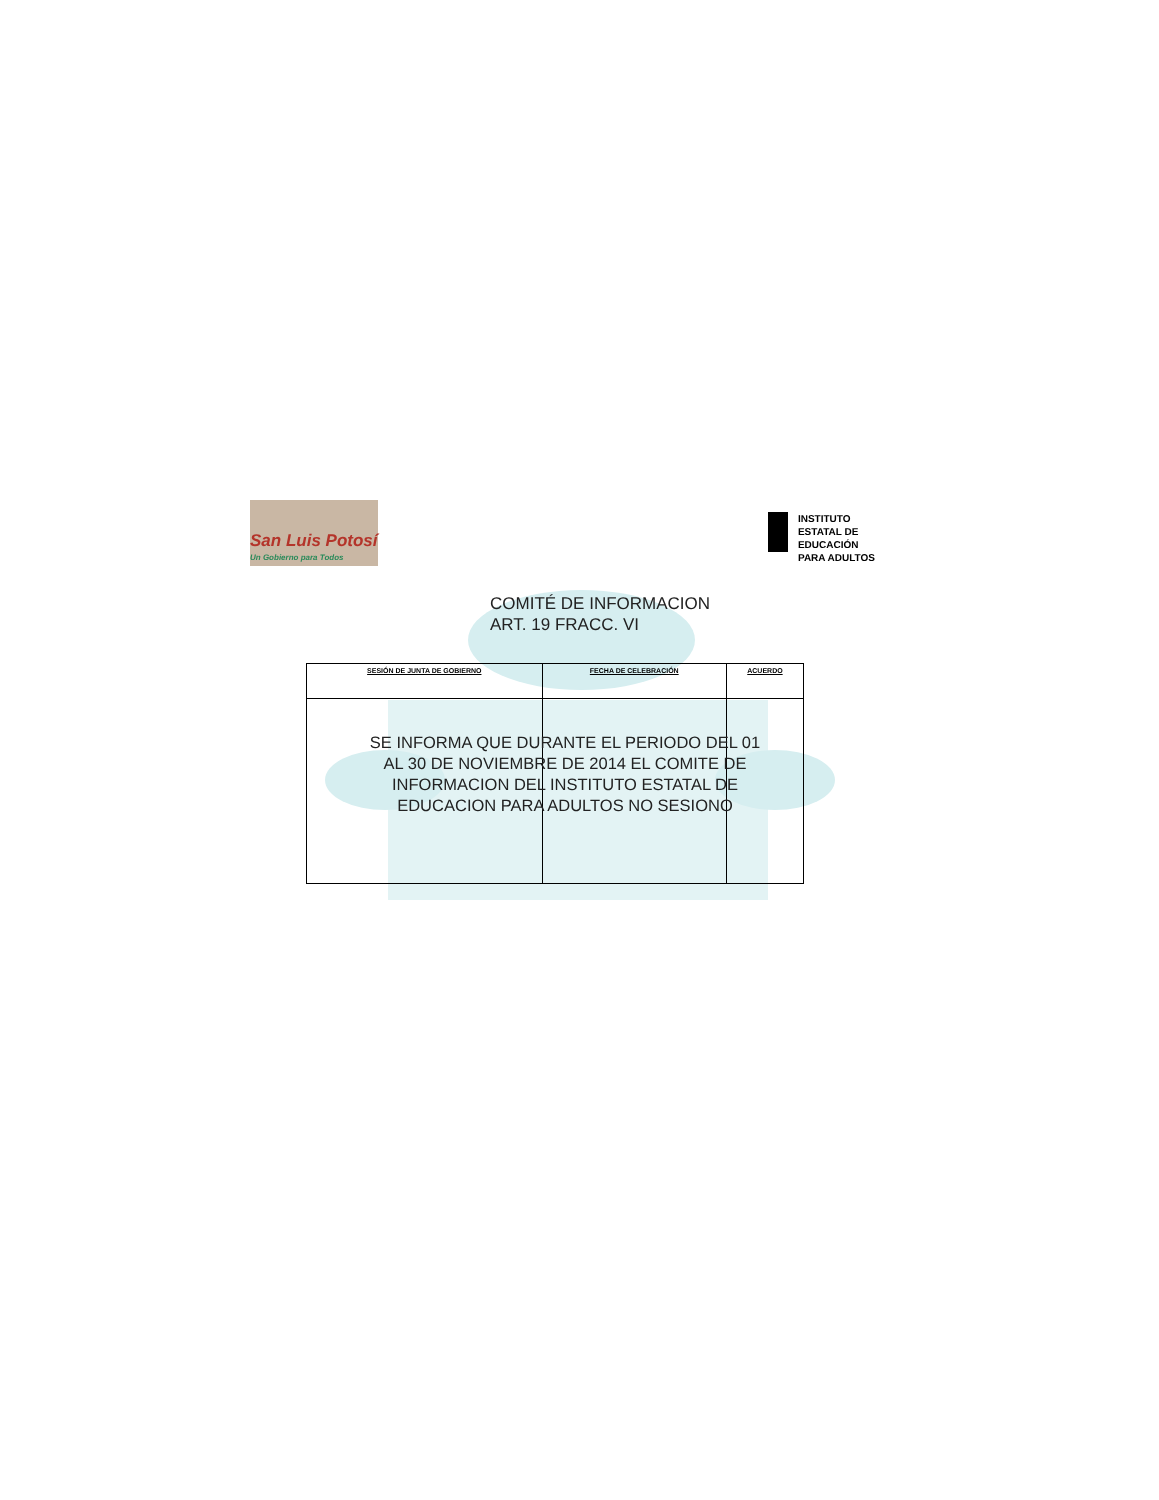San Luis Potosí
Un Gobierno para Todos
INSTITUTO
ESTATAL DE
EDUCACIÓN
PARA ADULTOS
COMITÉ DE INFORMACION
ART. 19 FRACC. VI
| SESIÓN DE JUNTA DE GOBIERNO | FECHA DE CELEBRACIÓN | ACUERDO |
| --- | --- | --- |
SE INFORMA QUE DURANTE EL PERIODO DEL 01 AL 30 DE NOVIEMBRE DE 2014 EL COMITE DE INFORMACION DEL INSTITUTO ESTATAL DE EDUCACION PARA ADULTOS NO SESIONO